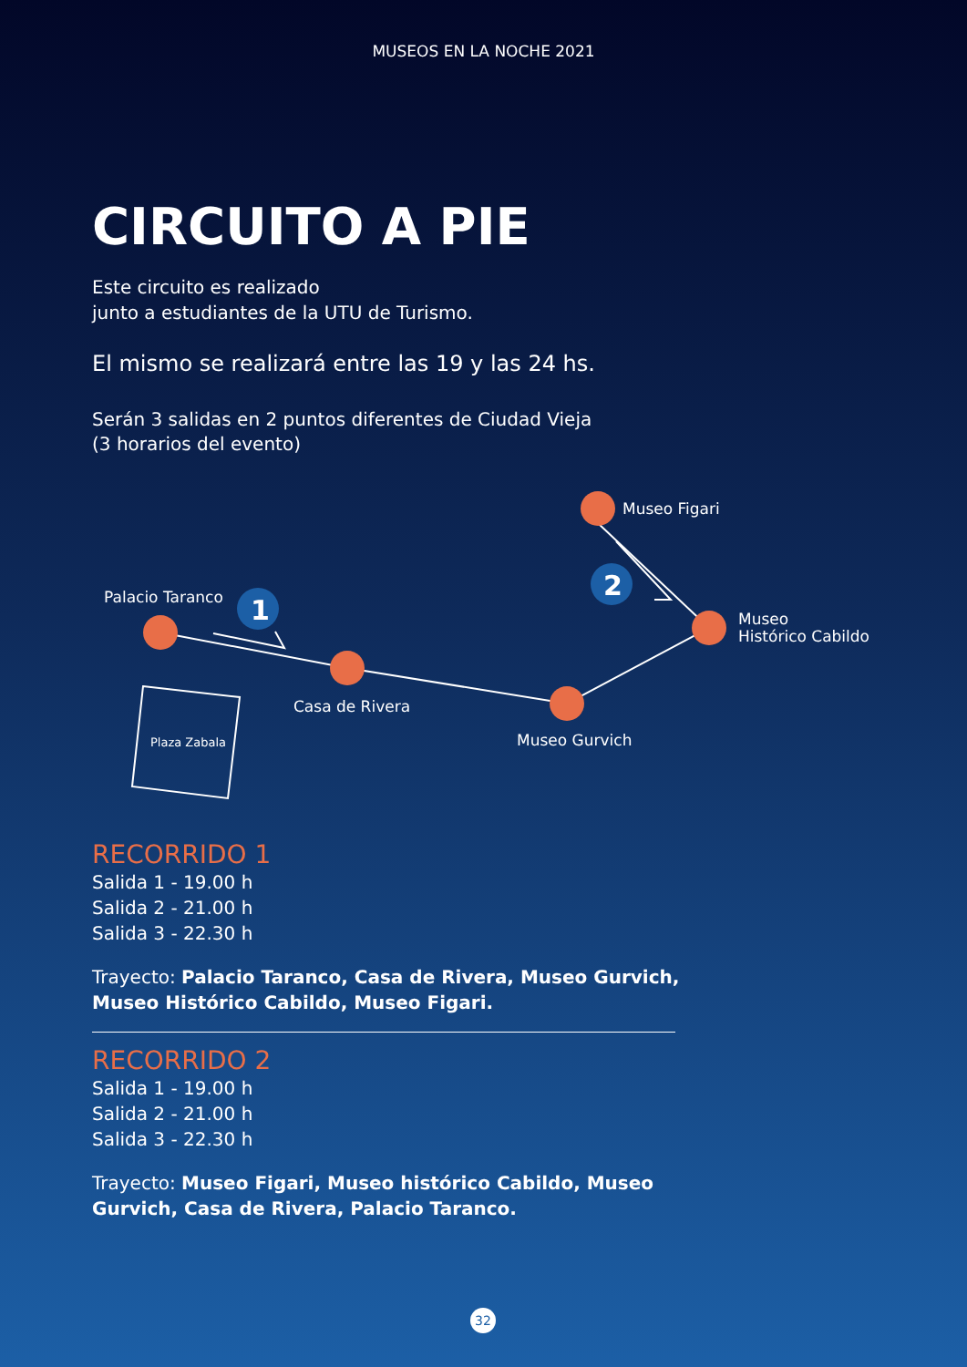MUSEOS EN LA NOCHE 2021
CIRCUITO A PIE
Este circuito es realizado
junto a estudiantes de la UTU de Turismo.
El mismo se realizará entre las 19 y las 24 hs.
Serán 3 salidas en 2 puntos diferentes de Ciudad Vieja
(3 horarios del evento)
1
2
Palacio Taranco
Casa de Rivera
Museo Gurvich
Museo Figari
Museo
Histórico Cabildo
Plaza Zabala
RECORRIDO 1
Salida 1 - 19.00 h
Salida 2 - 21.00 h
Salida 3 - 22.30 h
Trayecto: Palacio Taranco, Casa de Rivera, Museo Gurvich, Museo Histórico Cabildo, Museo Figari.
RECORRIDO 2
Salida 1 - 19.00 h
Salida 2 - 21.00 h
Salida 3 - 22.30 h
Trayecto: Museo Figari, Museo histórico Cabildo, Museo Gurvich, Casa de Rivera, Palacio Taranco.
32